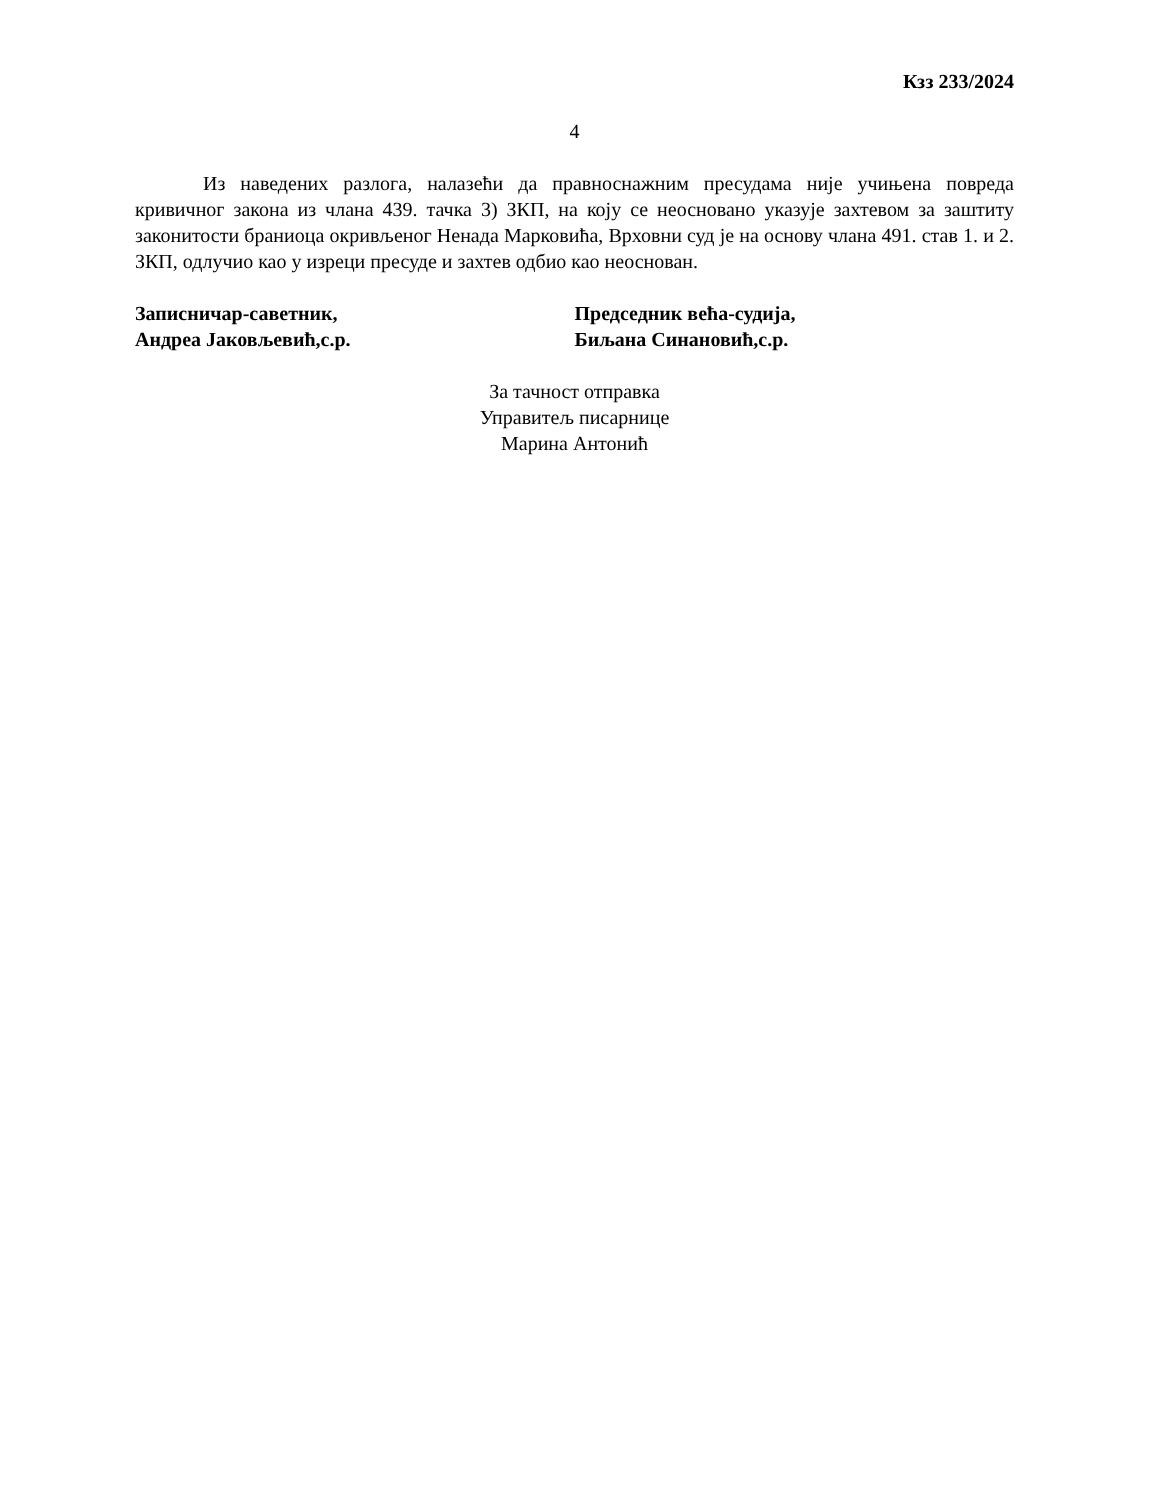Кзз 233/2024
4
Из наведених разлога, налазећи да правноснажним пресудама није учињена повреда кривичног закона из члана 439. тачка 3) ЗКП, на коју се неосновано указује захтевом за заштиту законитости браниоца окривљеног Ненада Марковића, Врховни суд је на основу члана 491. став 1. и 2. ЗКП, одлучио као у изреци пресуде и захтев одбио као неоснован.
Записничар-саветник,
Андреа Јаковљевић,с.р.
Председник већа-судија,
Биљана Синановић,с.р.
За тачност отправка
Управитељ писарнице
Марина Антонић